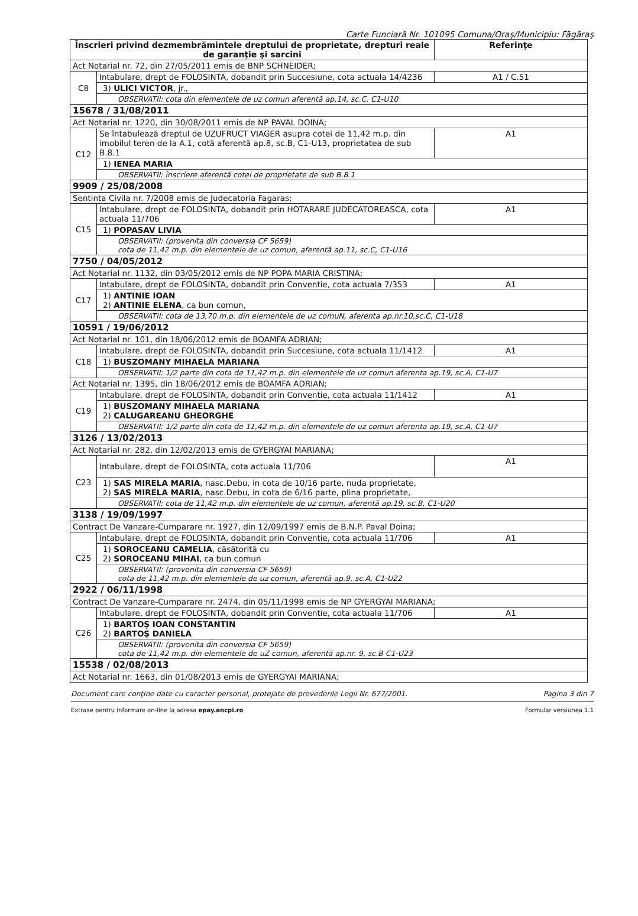Carte Funciară Nr. 101095 Comuna/Oraş/Municipiu: Făgăraş
| Înscrieri privind dezmembrămintele dreptului de proprietate, drepturi reale de garanţie şi sarcini | | Referinţe |
| --- | --- | --- |
| Act Notarial nr. 72, din 27/05/2011 emis de BNP SCHNEIDER; | | |
| C8 | Intabulare, drept de FOLOSINTA, dobandit prin Succesiune, cota actuala 14/4236 | A1 / C.51 |
| | 3) ULICI VICTOR , jr., | |
| | OBSERVATII: cota din elementele de uz comun aferentă ap.14, sc.C. C1-U10 | |
| 15678 / 31/08/2011 | | |
| Act Notarial nr. 1220, din 30/08/2011 emis de NP PAVAL DOINA; | | |
| C12 | Se întabulează dreptul de UZUFRUCT VIAGER asupra cotei de 11,42 m.p. din imobilul teren de la A.1, cotă aferentă ap.8, sc.B, C1-U13, proprietatea de sub B.8.1 | A1 |
| | 1) IENEA MARIA | |
| | OBSERVATII: înscriere aferentă cotei de proprietate de sub B.8.1 | |
| 9909 / 25/08/2008 | | |
| Sentinta Civila nr. 7/2008 emis de Judecatoria Fagaras; | | |
| C15 | Intabulare, drept de FOLOSINTA, dobandit prin HOTARARE JUDECATOREASCA, cota actuala 11/706 | A1 |
| | 1) POPASAV LIVIA | |
| | OBSERVATII: (provenita din conversia CF 5659) cota de 11,42 m.p. din elementele de uz comun, aferentă ap.11, sc.C, C1-U16 | |
| 7750 / 04/05/2012 | | |
| Act Notarial nr. 1132, din 03/05/2012 emis de NP POPA MARIA CRISTINA; | | |
| C17 | Intabulare, drept de FOLOSINTA, dobandit prin Conventie, cota actuala 7/353 | A1 |
| | 1) ANTINIE IOAN 2) ANTINIE ELENA , ca bun comun, | |
| | OBSERVATII: cota de 13,70 m.p. din elementele de uz comuN, aferenta ap.nr.10,sc.C, C1-U18 | |
| 10591 / 19/06/2012 | | |
| Act Notarial nr. 101, din 18/06/2012 emis de BOAMFA ADRIAN; | | |
| C18 | Intabulare, drept de FOLOSINTA, dobandit prin Succesiune, cota actuala 11/1412 | A1 |
| | 1) BUSZOMANY MIHAELA MARIANA | |
| | OBSERVATII: 1/2 parte din cota de 11,42 m.p. din elementele de uz comun aferenta ap.19, sc.A, C1-U7 | |
| Act Notarial nr. 1395, din 18/06/2012 emis de BOAMFA ADRIAN; | | |
| C19 | Intabulare, drept de FOLOSINTA, dobandit prin Conventie, cota actuala 11/1412 | A1 |
| | 1) BUSZOMANY MIHAELA MARIANA 2) CALUGAREANU GHEORGHE | |
| | OBSERVATII: 1/2 parte din cota de 11,42 m.p. din elementele de uz comun aferenta ap.19, sc.A, C1-U7 | |
| 3126 / 13/02/2013 | | |
| Act Notarial nr. 282, din 12/02/2013 emis de GYERGYAI MARIANA; | | |
| C23 | Intabulare, drept de FOLOSINTA, cota actuala 11/706 | A1 |
| | 1) SAS MIRELA MARIA , nasc.Debu, in cota de 10/16 parte, nuda proprietate, 2) SAS MIRELA MARIA , nasc.Debu, in cota de 6/16 parte, plina proprietate, | |
| | OBSERVATII: cota de 11,42 m.p. din elementele de uz comun, aferentă ap.19, sc.B, C1-U20 | |
| 3138 / 19/09/1997 | | |
| Contract De Vanzare-Cumparare nr. 1927, din 12/09/1997 emis de B.N.P. Paval Doina; | | |
| C25 | Intabulare, drept de FOLOSINTA, dobandit prin Conventie, cota actuala 11/706 | A1 |
| | 1) SOROCEANU CAMELIA , căsătorită cu 2) SOROCEANU MIHAI , ca bun comun | |
| | OBSERVATII: (provenita din conversia CF 5659) cota de 11,42 m.p. din elementele de uz comun, aferentă ap.9, sc.A, C1-U22 | |
| 2922 / 06/11/1998 | | |
| Contract De Vanzare-Cumparare nr. 2474, din 05/11/1998 emis de NP GYERGYAI MARIANA; | | |
| C26 | Intabulare, drept de FOLOSINTA, dobandit prin Conventie, cota actuala 11/706 | A1 |
| | 1) BARTOŞ IOAN CONSTANTIN 2) BARTOŞ DANIELA | |
| | OBSERVATII: (provenita din conversia CF 5659) cota de 11,42 m.p. din elementele de uZ comun, aferentă ap.nr. 9, sc.B C1-U23 | |
| 15538 / 02/08/2013 | | |
| Act Notarial nr. 1663, din 01/08/2013 emis de GYERGYAI MARIANA; | | |
Document care conţine date cu caracter personal, protejate de prevederile Legii Nr. 677/2001. Pagina 3 din 7
Extrase pentru informare on-line la adresa epay.ancpi.ro Formular versiunea 1.1